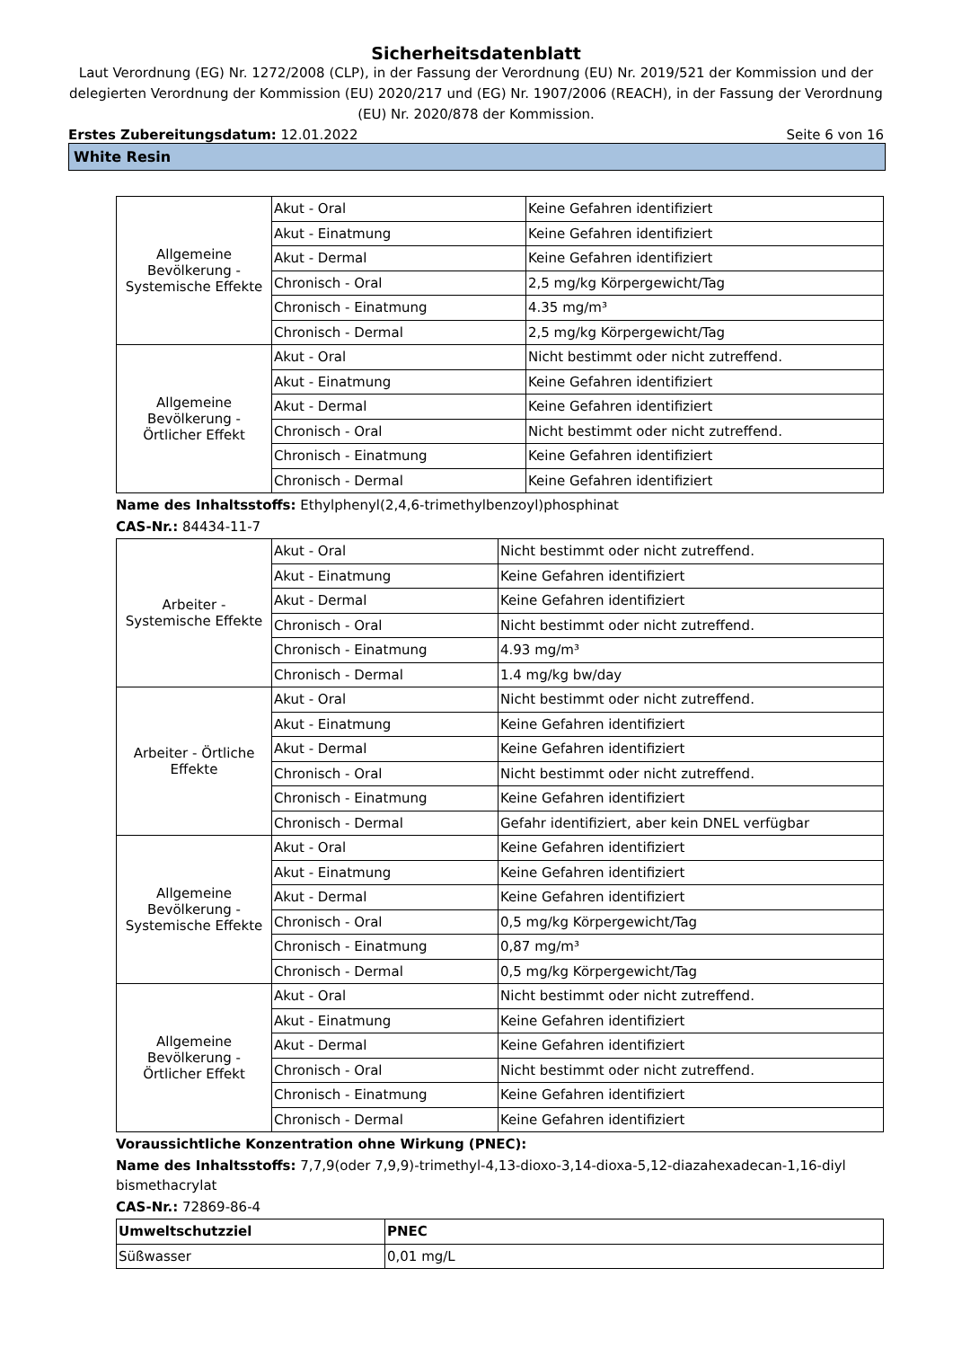Sicherheitsdatenblatt
Laut Verordnung (EG) Nr. 1272/2008 (CLP), in der Fassung der Verordnung (EU) Nr. 2019/521 der Kommission und der delegierten Verordnung der Kommission (EU) 2020/217 und (EG) Nr. 1907/2006 (REACH), in der Fassung der Verordnung (EU) Nr. 2020/878 der Kommission.
Erstes Zubereitungsdatum: 12.01.2022 Seite 6 von 16
White Resin
| Allgemeine Bevölkerung - Systemische Effekte | Akut - Oral | Keine Gefahren identifiziert |
| | Akut - Einatmung | Keine Gefahren identifiziert |
| | Akut - Dermal | Keine Gefahren identifiziert |
| | Chronisch - Oral | 2,5 mg/kg Körpergewicht/Tag |
| | Chronisch - Einatmung | 4.35 mg/m³ |
| | Chronisch - Dermal | 2,5 mg/kg Körpergewicht/Tag |
| Allgemeine Bevölkerung - Örtlicher Effekt | Akut - Oral | Nicht bestimmt oder nicht zutreffend. |
| | Akut - Einatmung | Keine Gefahren identifiziert |
| | Akut - Dermal | Keine Gefahren identifiziert |
| | Chronisch - Oral | Nicht bestimmt oder nicht zutreffend. |
| | Chronisch - Einatmung | Keine Gefahren identifiziert |
| | Chronisch - Dermal | Keine Gefahren identifiziert |
Name des Inhaltsstoffs: Ethylphenyl(2,4,6-trimethylbenzoyl)phosphinat
CAS-Nr.: 84434-11-7
| Arbeiter - Systemische Effekte | Akut - Oral | Nicht bestimmt oder nicht zutreffend. |
| | Akut - Einatmung | Keine Gefahren identifiziert |
| | Akut - Dermal | Keine Gefahren identifiziert |
| | Chronisch - Oral | Nicht bestimmt oder nicht zutreffend. |
| | Chronisch - Einatmung | 4.93 mg/m³ |
| | Chronisch - Dermal | 1.4 mg/kg bw/day |
| Arbeiter - Örtliche Effekte | Akut - Oral | Nicht bestimmt oder nicht zutreffend. |
| | Akut - Einatmung | Keine Gefahren identifiziert |
| | Akut - Dermal | Keine Gefahren identifiziert |
| | Chronisch - Oral | Nicht bestimmt oder nicht zutreffend. |
| | Chronisch - Einatmung | Keine Gefahren identifiziert |
| | Chronisch - Dermal | Gefahr identifiziert, aber kein DNEL verfügbar |
| Allgemeine Bevölkerung - Systemische Effekte | Akut - Oral | Keine Gefahren identifiziert |
| | Akut - Einatmung | Keine Gefahren identifiziert |
| | Akut - Dermal | Keine Gefahren identifiziert |
| | Chronisch - Oral | 0,5 mg/kg Körpergewicht/Tag |
| | Chronisch - Einatmung | 0,87 mg/m³ |
| | Chronisch - Dermal | 0,5 mg/kg Körpergewicht/Tag |
| Allgemeine Bevölkerung - Örtlicher Effekt | Akut - Oral | Nicht bestimmt oder nicht zutreffend. |
| | Akut - Einatmung | Keine Gefahren identifiziert |
| | Akut - Dermal | Keine Gefahren identifiziert |
| | Chronisch - Oral | Nicht bestimmt oder nicht zutreffend. |
| | Chronisch - Einatmung | Keine Gefahren identifiziert |
| | Chronisch - Dermal | Keine Gefahren identifiziert |
Voraussichtliche Konzentration ohne Wirkung (PNEC):
Name des Inhaltsstoffs: 7,7,9(oder 7,9,9)-trimethyl-4,13-dioxo-3,14-dioxa-5,12-diazahexadecan-1,16-diyl bismethacrylat
CAS-Nr.: 72869-86-4
| Umweltschutzziel | PNEC |
| --- | --- |
| Süßwasser | 0,01 mg/L |